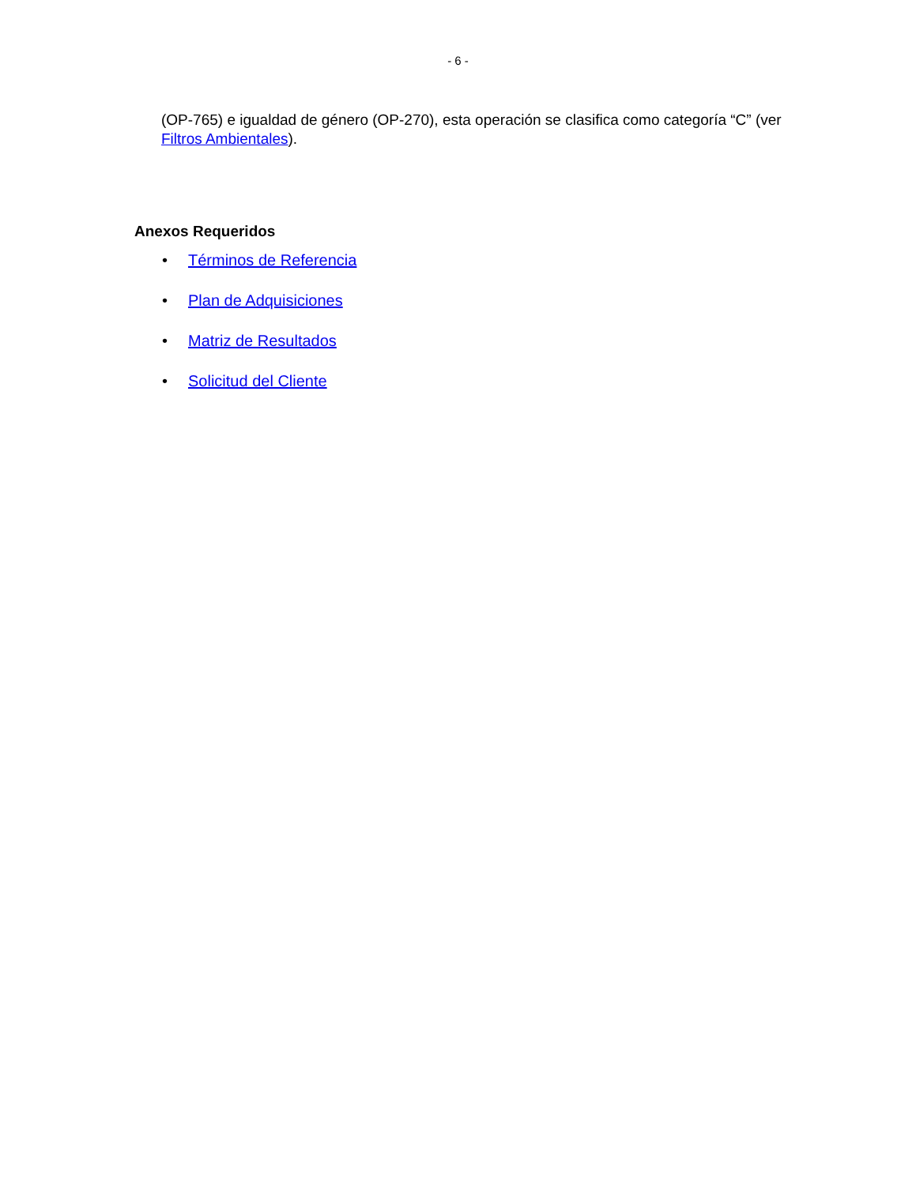- 6 -
(OP-765) e igualdad de género (OP-270), esta operación se clasifica como categoría “C” (ver Filtros Ambientales).
Anexos Requeridos
• Términos de Referencia
• Plan de Adquisiciones
• Matriz de Resultados
• Solicitud del Cliente